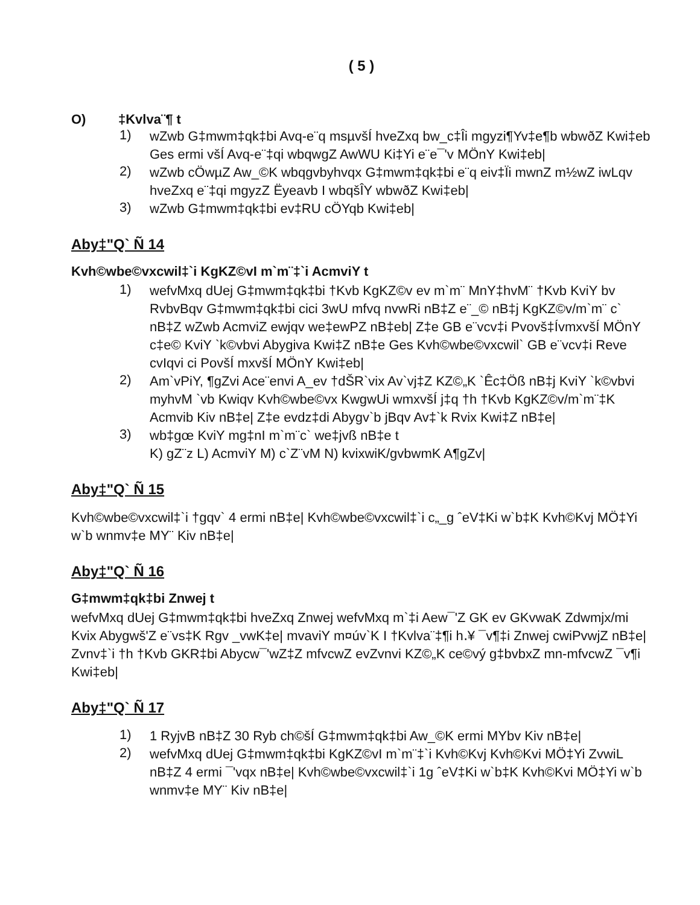( 5 )
O) ‡Kvlva¨¶ t
1)
wZwb G‡mwm‡qk‡bi Avq-e¨q msµvšÍ hveZxq bw_c‡Îi mgyzi¶Yv‡e¶b wbwðZ Kwi‡eb Ges ermi všÍ Avq-e¨‡qi wbqwgZ AwWU Ki‡Yi e¨e¯'v MÖnY Kwi‡eb|
2)
wZwb cÖwµZ Aw_©K wbqgvbyhvqx G‡mwm‡qk‡bi e¨q eiv‡Ïi mwnZ m½wZ iwLqv hveZxq e¨‡qi mgyzZ Ëyeavb I wbqšÎY wbwðZ Kwi‡eb|
3)
wZwb G‡mwm‡qk‡bi ev‡RU cÖYqb Kwi‡eb|
Aby‡"Q` Ñ 14
Kvh©wbe©vxcwil‡`i KgKZ©vI m`m¨‡`i AcmviY t
1)
wefvMxq dUej G‡mwm‡qk‡bi †Kvb KgKZ©v ev m`m¨ MnY‡hvM¨ †Kvb KviY bv RvbvBqv G‡mwm‡qk‡bi cici 3wU mfvq nvwRi nB‡Z e¨_© nB‡j KgKZ©v/m`m¨ c` nB‡Z wZwb AcmviZ ewjqv we‡ewPZ nB‡eb| Z‡e GB e¨vcv‡i Pvovš‡ÍvmxvšÍ MÖnY c‡e© KviY `k©vbvi Abygiva Kwi‡Z nB‡e Ges Kvh©wbe©vxcwil` GB e¨vcv‡i Reve cvIqvi ci PovšÍ mxvšÍ MÖnY Kwi‡eb|
2)
Am`vPiY, ¶gZvi Ace¨envi A_ev †dŠR`vix Av`vj‡Z KZ©„K `Êc‡Öß nB‡j KviY `k©vbvi myhvM `vb Kwiqv Kvh©wbe©vx KwgwUi wmxvšÍ j‡q †h †Kvb KgKZ©v/m`m¨‡K Acmvib Kiv nB‡e| Z‡e evdz‡di Abygv`b jBqv Av‡`k Rvix Kwi‡Z nB‡e|
3)
wb‡gœ KviY mg‡nI m`m¨c` we‡jvß nB‡e t
K) gZ¨z L) AcmviY M) c`Z¨vM N) kvixwiK/gvbwmK A¶gZv|
Aby‡"Q` Ñ 15
Kvh©wbe©vxcwil‡`i †gqv` 4 ermi nB‡e| Kvh©wbe©vxcwil‡`i c„_g ˆeV‡Ki w`b‡K Kvh©Kvj MÖ‡Yi w`b wnmv‡e MY¨ Kiv nB‡e|
Aby‡"Q` Ñ 16
G‡mwm‡qk‡bi Znwej t
wefvMxq dUej G‡mwm‡qk‡bi hveZxq Znwej wefvMxq m`‡i Aew¯'Z GK ev GKvwaK Zdwmjx/mi Kvix Abygwš'Z e¨vs‡K Rgv _vwK‡e| mvaviY m¤úv`K I †Kvlva¨‡¶i h․¥ ¯v¶‡i Znwej cwiPvwjZ nB‡e| Zvnv‡`i †h †Kvb GKR‡bi Abycw¯'wZ‡Z mfvcwZ evZvnvi KZ©„K ce©vý g‡bvbxZ mn-mfvcwZ ¯v¶i Kwi‡eb|
Aby‡"Q` Ñ 17
1)
1 RyjvB nB‡Z 30 Ryb ch©šÍ G‡mwm‡qk‡bi Aw_©K ermi MYbv Kiv nB‡e|
2)
wefvMxq dUej G‡mwm‡qk‡bi KgKZ©vI m`m¨‡`i Kvh©Kvj Kvh©Kvi MÖ‡Yi ZvwiL nB‡Z 4 ermi ¯'vqx nB‡e| Kvh©wbe©vxcwil‡`i 1g ˆeV‡Ki w`b‡K Kvh©Kvi MÖ‡Yi w`b wnmv‡e MY¨ Kiv nB‡e|